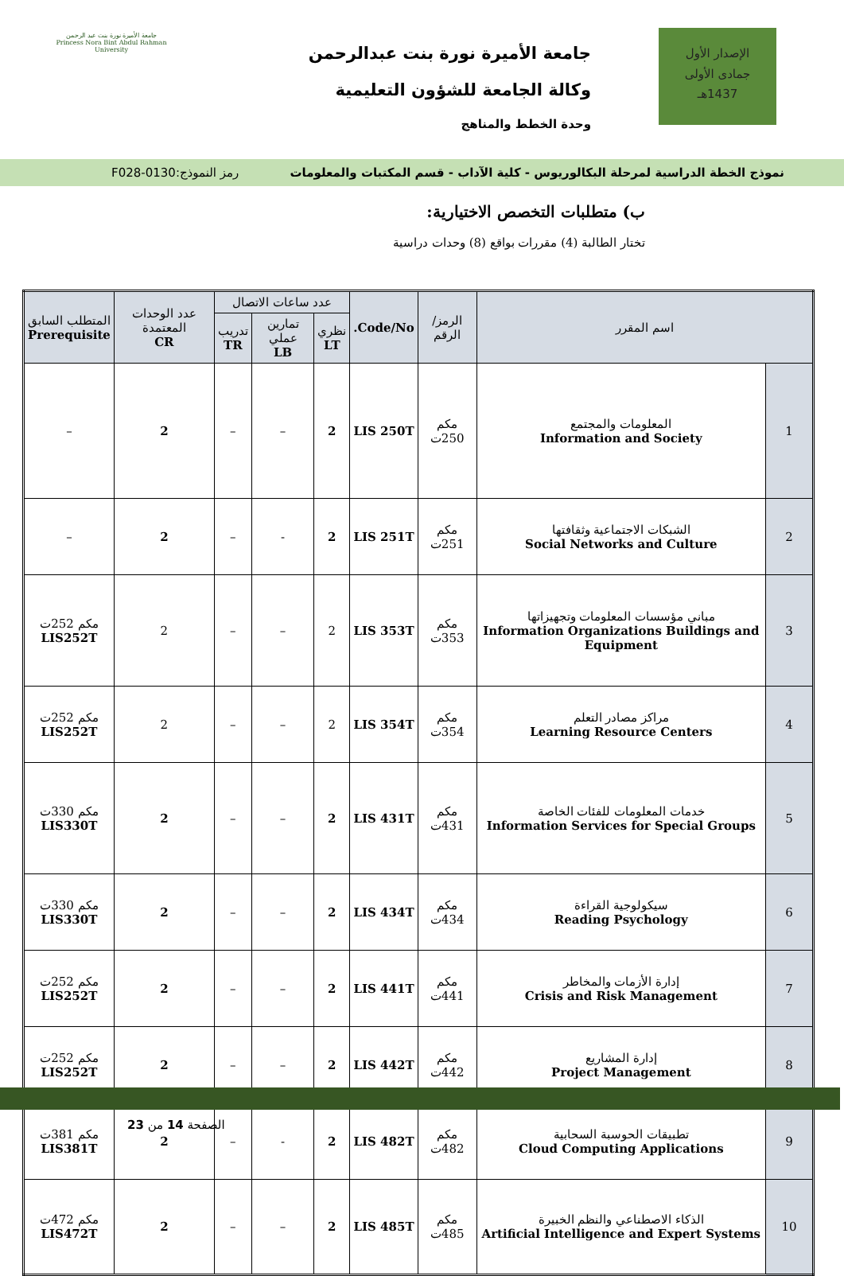الإصدار الأول
جمادى الأولى
1437هـ
جامعة الأميرة نورة بنت عبدالرحمن
وكالة الجامعة للشؤون التعليمية
وحدة الخطط والمناهج
جامعة الأميرة نورة بنت عبد الرحمن
Princess Nora Bint Abdul Rahman University
نموذج الخطة الدراسية لمرحلة البكالوريوس - كلية الآداب - قسم المكتبات والمعلومات رمز النموذج:0130-F028
ب) متطلبات التخصص الاختيارية:
تختار الطالبة (4) مقررات بواقع (8) وحدات دراسية
| اسم المقرر | | الرمز/الرقم | Code/No. | عدد ساعات الاتصال | | | عدد الوحدات المعتمدة CR | المتطلب السابق Prerequisite |
| --- | --- | --- | --- | --- | --- | --- | --- | --- |
| | | | | نظري LT | تمارين عملي LB | تدريب TR | | |
| 1 | المعلومات والمجتمع Information and Society | مكم 250ت | LIS 250T | 2 | – | – | 2 | – |
| 2 | الشبكات الاجتماعية وثقافتها Social Networks and Culture | مكم 251ت | LIS 251T | 2 | - | – | 2 | – |
| 3 | مباني مؤسسات المعلومات وتجهيزاتها Information Organizations Buildings and Equipment | مكم 353ت | LIS 353T | 2 | – | – | 2 | مكم 252ت LIS252T |
| 4 | مراكز مصادر التعلم Learning Resource Centers | مكم 354ت | LIS 354T | 2 | – | – | 2 | مكم 252ت LIS252T |
| 5 | خدمات المعلومات للفئات الخاصة Information Services for Special Groups | مكم 431ت | LIS 431T | 2 | – | – | 2 | مكم 330ت LIS330T |
| 6 | سيكولوجية القراءة Reading Psychology | مكم 434ت | LIS 434T | 2 | – | – | 2 | مكم 330ت LIS330T |
| 7 | إدارة الأزمات والمخاطر Crisis and Risk Management | مكم 441ت | LIS 441T | 2 | – | – | 2 | مكم 252ت LIS252T |
| 8 | إدارة المشاريع Project Management | مكم 442ت | LIS 442T | 2 | – | – | 2 | مكم 252ت LIS252T |
| 9 | تطبيقات الحوسبة السحابية Cloud Computing Applications | مكم 482ت | LIS 482T | 2 | - | – | 2 | مكم 381ت LIS381T |
| 10 | الذكاء الاصطناعي والنظم الخبيرة Artificial Intelligence and Expert Systems | مكم 485ت | LIS 485T | 2 | – | – | 2 | مكم 472ت LIS472T |
الصفحة 14 من 23